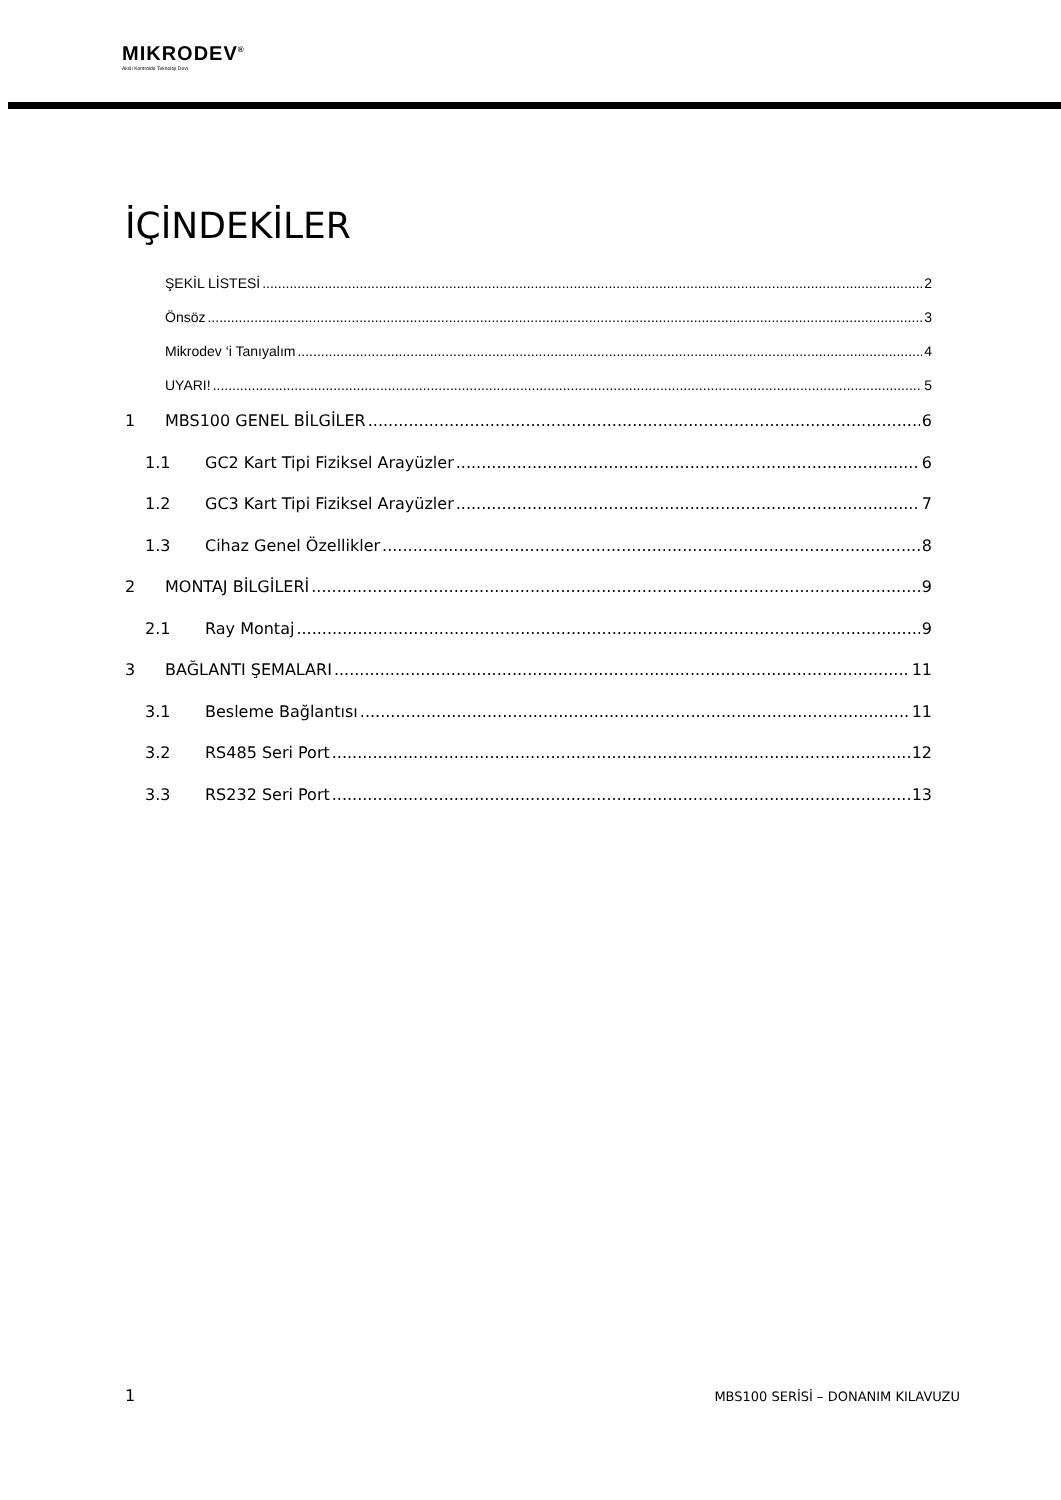MIKRODEV<sup>®</sup>
Akıllı Kontrolde Teknoloji Devi
İÇİNDEKİLER
ŞEKİL LİSTESİ 2
Önsöz 3
Mikrodev ‘i Tanıyalım 4
UYARI! 5
1 MBS100 GENEL BİLGİLER 6
1.1 GC2 Kart Tipi Fiziksel Arayüzler 6
1.2 GC3 Kart Tipi Fiziksel Arayüzler 7
1.3 Cihaz Genel Özellikler 8
2 MONTAJ BİLGİLERİ 9
2.1 Ray Montaj 9
3 BAĞLANTI ŞEMALARI 11
3.1 Besleme Bağlantısı 11
3.2 RS485 Seri Port 12
3.3 RS232 Seri Port 13
1 MBS100 SERİSİ – DONANIM KILAVUZU